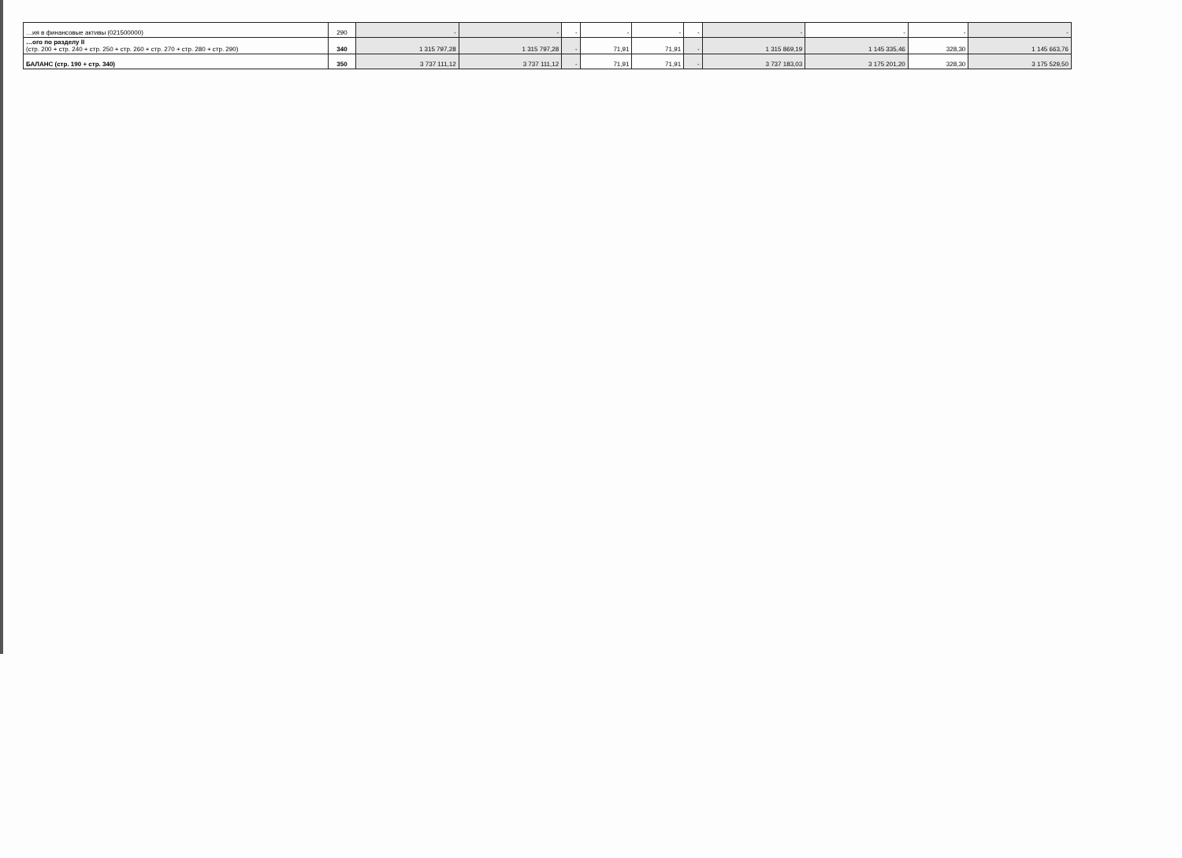| …ия в финансовые активы (021500000) | 290 | - | - | - | - | - | - | - | - | - | - |
| …ого по разделу II (стр. 200 + стр. 240 + стр. 250 + стр. 260 + стр. 270 + стр. 280 + стр. 290) | 340 | 1 315 797,28 | 1 315 797,28 | - | 71,91 | 71,91 | - | 1 315 869,19 | 1 145 335,46 | 328,30 | 1 145 663,76 |
| БАЛАНС (стр. 190 + стр. 340) | 350 | 3 737 111,12 | 3 737 111,12 | - | 71,91 | 71,91 | - | 3 737 183,03 | 3 175 201,20 | 328,30 | 3 175 529,50 |